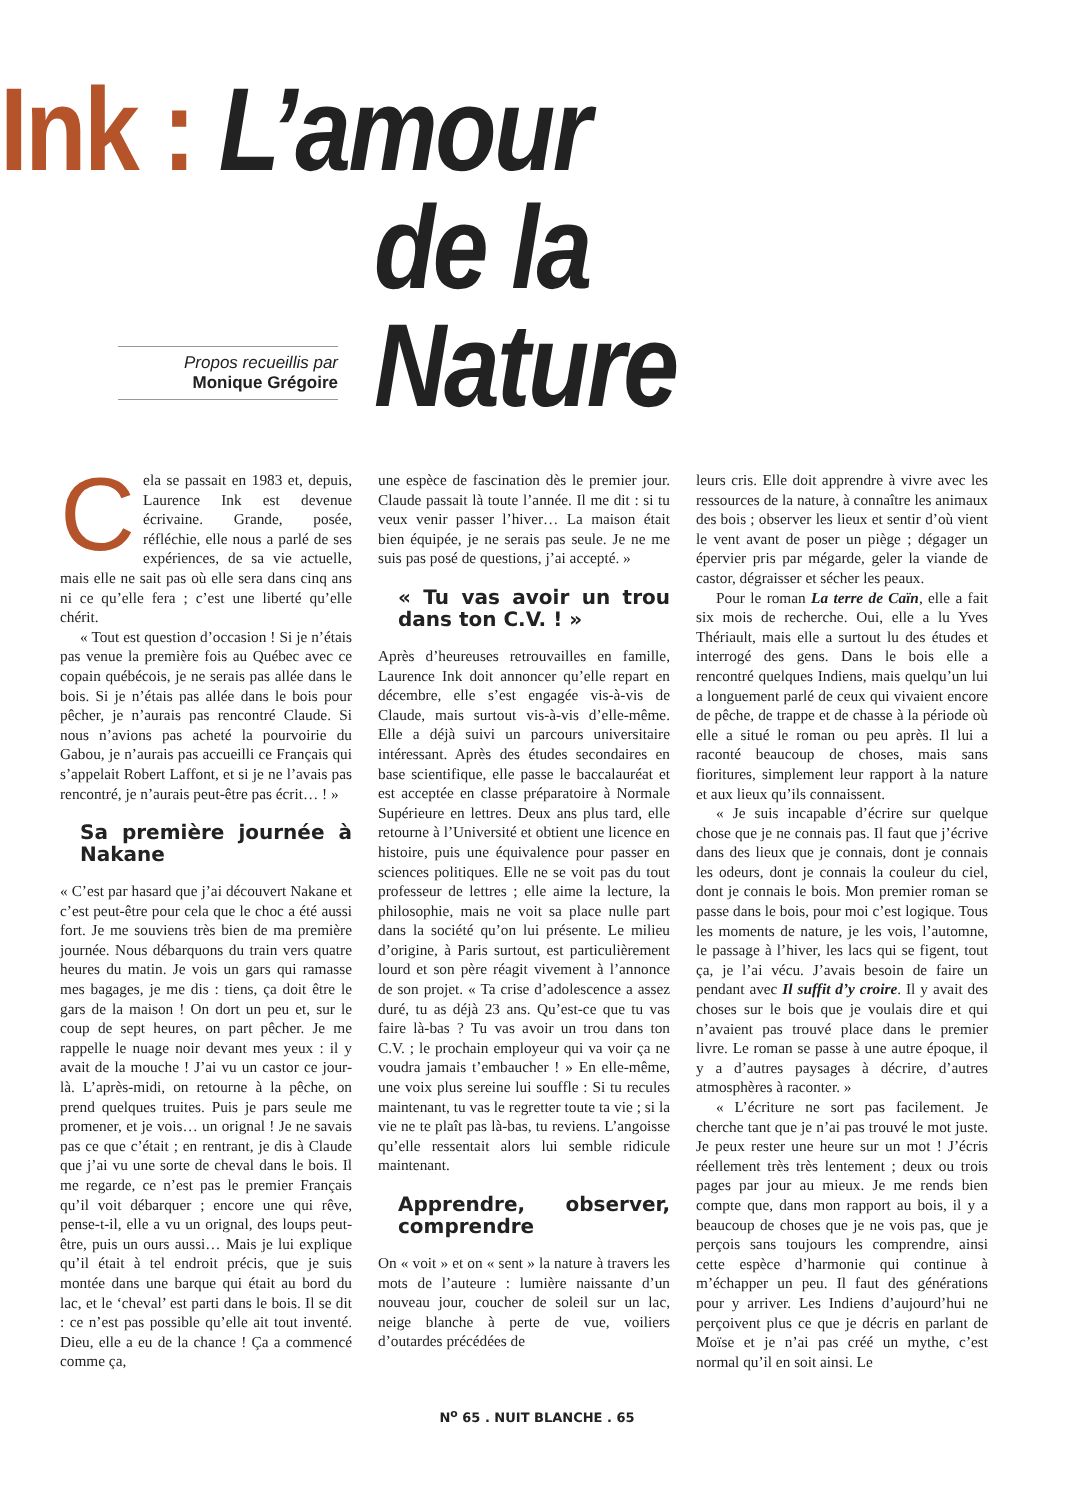Ink : L’amour
de la Nature
Propos recueillis par
Monique Grégoire
Cela se passait en 1983 et, depuis, Laurence Ink est devenue écrivaine. Grande, posée, réfléchie, elle nous a parlé de ses expériences, de sa vie actuelle, mais elle ne sait pas où elle sera dans cinq ans ni ce qu’elle fera ; c’est une liberté qu’elle chérit.
« Tout est question d’occasion ! Si je n’étais pas venue la première fois au Québec avec ce copain québécois, je ne serais pas allée dans le bois. Si je n’étais pas allée dans le bois pour pêcher, je n’aurais pas rencontré Claude. Si nous n’avions pas acheté la pourvoirie du Gabou, je n’aurais pas accueilli ce Français qui s’appelait Robert Laffont, et si je ne l’avais pas rencontré, je n’aurais peut-être pas écrit… ! »
Sa première journée à Nakane
« C’est par hasard que j’ai découvert Nakane et c’est peut-être pour cela que le choc a été aussi fort. Je me souviens très bien de ma première journée. Nous débarquons du train vers quatre heures du matin. Je vois un gars qui ramasse mes bagages, je me dis : tiens, ça doit être le gars de la maison ! On dort un peu et, sur le coup de sept heures, on part pêcher. Je me rappelle le nuage noir devant mes yeux : il y avait de la mouche ! J’ai vu un castor ce jour-là. L’après-midi, on retourne à la pêche, on prend quelques truites. Puis je pars seule me promener, et je vois… un orignal ! Je ne savais pas ce que c’était ; en rentrant, je dis à Claude que j’ai vu une sorte de cheval dans le bois. Il me regarde, ce n’est pas le premier Français qu’il voit débarquer ; encore une qui rêve, pense-t-il, elle a vu un orignal, des loups peut-être, puis un ours aussi… Mais je lui explique qu’il était à tel endroit précis, que je suis montée dans une barque qui était au bord du lac, et le ‘cheval’ est parti dans le bois. Il se dit : ce n’est pas possible qu’elle ait tout inventé. Dieu, elle a eu de la chance ! Ça a commencé comme ça,
une espèce de fascination dès le premier jour. Claude passait là toute l’année. Il me dit : si tu veux venir passer l’hiver… La maison était bien équipée, je ne serais pas seule. Je ne me suis pas posé de questions, j’ai accepté. »
« Tu vas avoir un trou dans ton C.V. ! »
Après d’heureuses retrouvailles en famille, Laurence Ink doit annoncer qu’elle repart en décembre, elle s’est engagée vis-à-vis de Claude, mais surtout vis-à-vis d’elle-même. Elle a déjà suivi un parcours universitaire intéressant. Après des études secondaires en base scientifique, elle passe le baccalauréat et est acceptée en classe préparatoire à Normale Supérieure en lettres. Deux ans plus tard, elle retourne à l’Université et obtient une licence en histoire, puis une équivalence pour passer en sciences politiques. Elle ne se voit pas du tout professeur de lettres ; elle aime la lecture, la philosophie, mais ne voit sa place nulle part dans la société qu’on lui présente. Le milieu d’origine, à Paris surtout, est particulièrement lourd et son père réagit vivement à l’annonce de son projet. « Ta crise d’adolescence a assez duré, tu as déjà 23 ans. Qu’est-ce que tu vas faire là-bas ? Tu vas avoir un trou dans ton C.V. ; le prochain employeur qui va voir ça ne voudra jamais t’embaucher ! » En elle-même, une voix plus sereine lui souffle : Si tu recules maintenant, tu vas le regretter toute ta vie ; si la vie ne te plaît pas là-bas, tu reviens. L’angoisse qu’elle ressentait alors lui semble ridicule maintenant.
Apprendre, observer, comprendre
On « voit » et on « sent » la nature à travers les mots de l’auteure : lumière naissante d’un nouveau jour, coucher de soleil sur un lac, neige blanche à perte de vue, voiliers d’outardes précédées de
leurs cris. Elle doit apprendre à vivre avec les ressources de la nature, à connaître les animaux des bois ; observer les lieux et sentir d’où vient le vent avant de poser un piège ; dégager un épervier pris par mégarde, geler la viande de castor, dégraisser et sécher les peaux.
Pour le roman La terre de Caïn, elle a fait six mois de recherche. Oui, elle a lu Yves Thériault, mais elle a surtout lu des études et interrogé des gens. Dans le bois elle a rencontré quelques Indiens, mais quelqu’un lui a longuement parlé de ceux qui vivaient encore de pêche, de trappe et de chasse à la période où elle a situé le roman ou peu après. Il lui a raconté beaucoup de choses, mais sans fioritures, simplement leur rapport à la nature et aux lieux qu’ils connaissent.
« Je suis incapable d’écrire sur quelque chose que je ne connais pas. Il faut que j’écrive dans des lieux que je connais, dont je connais les odeurs, dont je connais la couleur du ciel, dont je connais le bois. Mon premier roman se passe dans le bois, pour moi c’est logique. Tous les moments de nature, je les vois, l’automne, le passage à l’hiver, les lacs qui se figent, tout ça, je l’ai vécu. J’avais besoin de faire un pendant avec Il suffit d’y croire. Il y avait des choses sur le bois que je voulais dire et qui n’avaient pas trouvé place dans le premier livre. Le roman se passe à une autre époque, il y a d’autres paysages à décrire, d’autres atmosphères à raconter. »
« L’écriture ne sort pas facilement. Je cherche tant que je n’ai pas trouvé le mot juste. Je peux rester une heure sur un mot ! J’écris réellement très très lentement ; deux ou trois pages par jour au mieux. Je me rends bien compte que, dans mon rapport au bois, il y a beaucoup de choses que je ne vois pas, que je perçois sans toujours les comprendre, ainsi cette espèce d’harmonie qui continue à m’échapper un peu. Il faut des générations pour y arriver. Les Indiens d’aujourd’hui ne perçoivent plus ce que je décris en parlant de Moïse et je n’ai pas créé un mythe, c’est normal qu’il en soit ainsi. Le
N<sup>o</sup> 65 . NUIT BLANCHE . 65